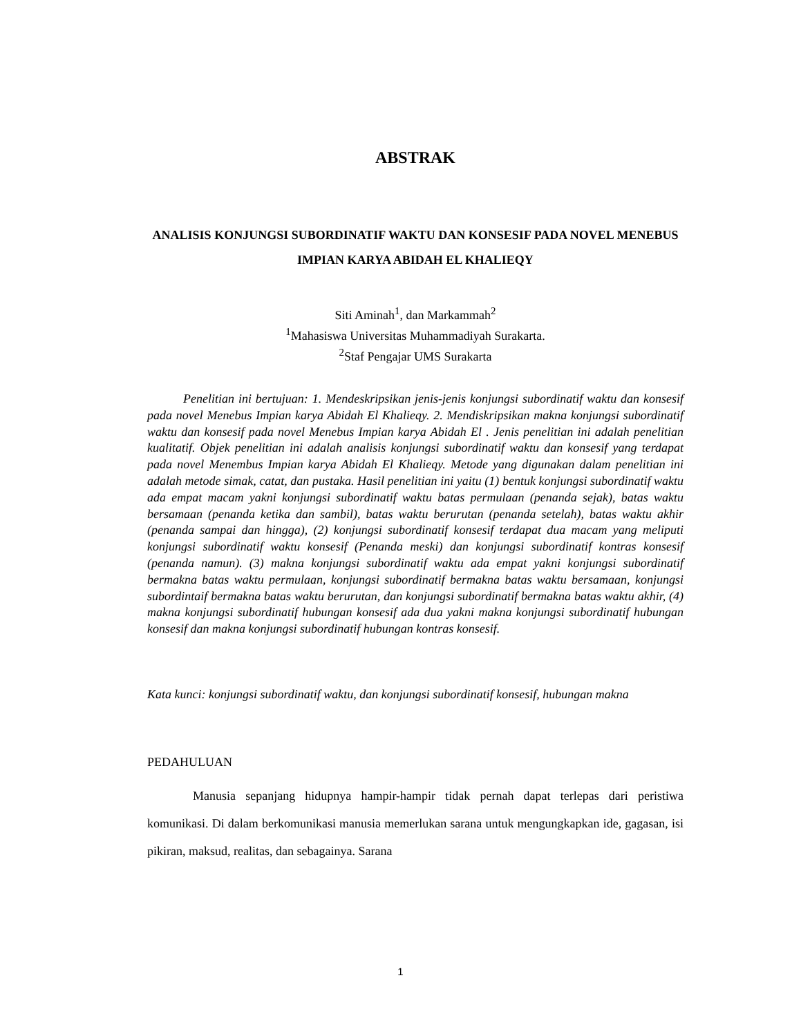ABSTRAK
ANALISIS KONJUNGSI SUBORDINATIF WAKTU DAN KONSESIF PADA NOVEL MENEBUS IMPIAN KARYA ABIDAH EL KHALIEQY
Siti Aminah<sup>1</sup>, dan Markammah<sup>2</sup>
<sup>1</sup> Mahasiswa Universitas Muhammadiyah Surakarta.
<sup>2</sup> Staf Pengajar UMS Surakarta
Penelitian ini bertujuan: 1. Mendeskripsikan jenis-jenis konjungsi subordinatif waktu dan konsesif pada novel Menebus Impian karya Abidah El Khalieqy. 2. Mendiskripsikan makna konjungsi subordinatif waktu dan konsesif pada novel Menebus Impian karya Abidah El . Jenis penelitian ini adalah penelitian kualitatif. Objek penelitian ini adalah analisis konjungsi subordinatif waktu dan konsesif yang terdapat pada novel Menembus Impian karya Abidah El Khalieqy. Metode yang digunakan dalam penelitian ini adalah metode simak, catat, dan pustaka. Hasil penelitian ini yaitu (1) bentuk konjungsi subordinatif waktu ada empat macam yakni konjungsi subordinatif waktu batas permulaan (penanda sejak), batas waktu bersamaan (penanda ketika dan sambil), batas waktu berurutan (penanda setelah), batas waktu akhir (penanda sampai dan hingga), (2) konjungsi subordinatif konsesif terdapat dua macam yang meliputi konjungsi subordinatif waktu konsesif (Penanda meski) dan konjungsi subordinatif kontras konsesif (penanda namun). (3) makna konjungsi subordinatif waktu ada empat yakni konjungsi subordinatif bermakna batas waktu permulaan, konjungsi subordinatif bermakna batas waktu bersamaan, konjungsi subordintaif bermakna batas waktu berurutan, dan konjungsi subordinatif bermakna batas waktu akhir, (4) makna konjungsi subordinatif hubungan konsesif ada dua yakni makna konjungsi subordinatif hubungan konsesif dan makna konjungsi subordinatif hubungan kontras konsesif.
Kata kunci: konjungsi subordinatif waktu, dan konjungsi subordinatif konsesif, hubungan makna
PEDAHULUAN
Manusia sepanjang hidupnya hampir-hampir tidak pernah dapat terlepas dari peristiwa komunikasi. Di dalam berkomunikasi manusia memerlukan sarana untuk mengungkapkan ide, gagasan, isi pikiran, maksud, realitas, dan sebagainya. Sarana
1